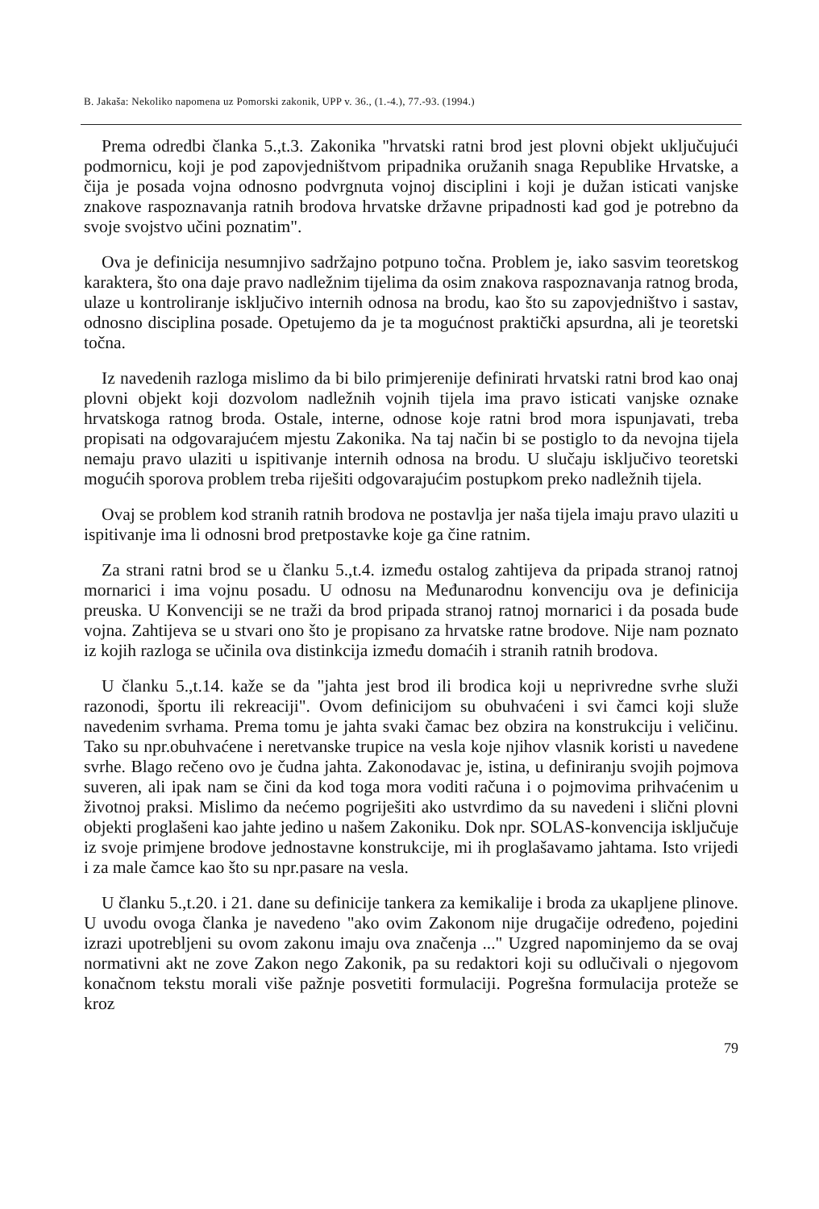B. Jakaša: Nekoliko napomena uz Pomorski zakonik, UPP v. 36., (1.-4.), 77.-93. (1994.)
Prema odredbi članka 5.,t.3. Zakonika "hrvatski ratni brod jest plovni objekt uključujući podmornicu, koji je pod zapovjedništvom pripadnika oružanih snaga Republike Hrvatske, a čija je posada vojna odnosno podvrgnuta vojnoj disciplini i koji je dužan isticati vanjske znakove raspoznavanja ratnih brodova hrvatske državne pripadnosti kad god je potrebno da svoje svojstvo učini poznatim".
Ova je definicija nesumnjivo sadržajno potpuno točna. Problem je, iako sasvim teoretskog karaktera, što ona daje pravo nadležnim tijelima da osim znakova raspoznavanja ratnog broda, ulaze u kontroliranje isključivo internih odnosa na brodu, kao što su zapovjedništvo i sastav, odnosno disciplina posade. Opetujemo da je ta mogućnost praktički apsurdna, ali je teoretski točna.
Iz navedenih razloga mislimo da bi bilo primjerenije definirati hrvatski ratni brod kao onaj plovni objekt koji dozvolom nadležnih vojnih tijela ima pravo isticati vanjske oznake hrvatskoga ratnog broda. Ostale, interne, odnose koje ratni brod mora ispunjavati, treba propisati na odgovarajućem mjestu Zakonika. Na taj način bi se postiglo to da nevojna tijela nemaju pravo ulaziti u ispitivanje internih odnosa na brodu. U slučaju isključivo teoretski mogućih sporova problem treba riješiti odgovarajućim postupkom preko nadležnih tijela.
Ovaj se problem kod stranih ratnih brodova ne postavlja jer naša tijela imaju pravo ulaziti u ispitivanje ima li odnosni brod pretpostavke koje ga čine ratnim.
Za strani ratni brod se u članku 5.,t.4. između ostalog zahtijeva da pripada stranoj ratnoj mornarici i ima vojnu posadu. U odnosu na Međunarodnu konvenciju ova je definicija preuska. U Konvenciji se ne traži da brod pripada stranoj ratnoj mornarici i da posada bude vojna. Zahtijeva se u stvari ono što je propisano za hrvatske ratne brodove. Nije nam poznato iz kojih razloga se učinila ova distinkcija između domaćih i stranih ratnih brodova.
U članku 5.,t.14. kaže se da "jahta jest brod ili brodica koji u neprivredne svrhe služi razonodi, športu ili rekreaciji". Ovom definicijom su obuhvaćeni i svi čamci koji služe navedenim svrhama. Prema tomu je jahta svaki čamac bez obzira na konstrukciju i veličinu. Tako su npr.obuhvaćene i neretvanske trupice na vesla koje njihov vlasnik koristi u navedene svrhe. Blago rečeno ovo je čudna jahta. Zakonodavac je, istina, u definiranju svojih pojmova suveren, ali ipak nam se čini da kod toga mora voditi računa i o pojmovima prihvaćenim u životnoj praksi. Mislimo da nećemo pogriješiti ako ustvrdimo da su navedeni i slični plovni objekti proglašeni kao jahte jedino u našem Zakoniku. Dok npr. SOLAS-konvencija isključuje iz svoje primjene brodove jednostavne konstrukcije, mi ih proglašavamo jahtama. Isto vrijedi i za male čamce kao što su npr.pasare na vesla.
U članku 5.,t.20. i 21. dane su definicije tankera za kemikalije i broda za ukapljene plinove. U uvodu ovoga članka je navedeno "ako ovim Zakonom nije drugačije određeno, pojedini izrazi upotrebljeni su ovom zakonu imaju ova značenja ..." Uzgred napominjemo da se ovaj normativni akt ne zove Zakon nego Zakonik, pa su redaktori koji su odlučivali o njegovom konačnom tekstu morali više pažnje posvetiti formulaciji. Pogrešna formulacija proteže se kroz
79